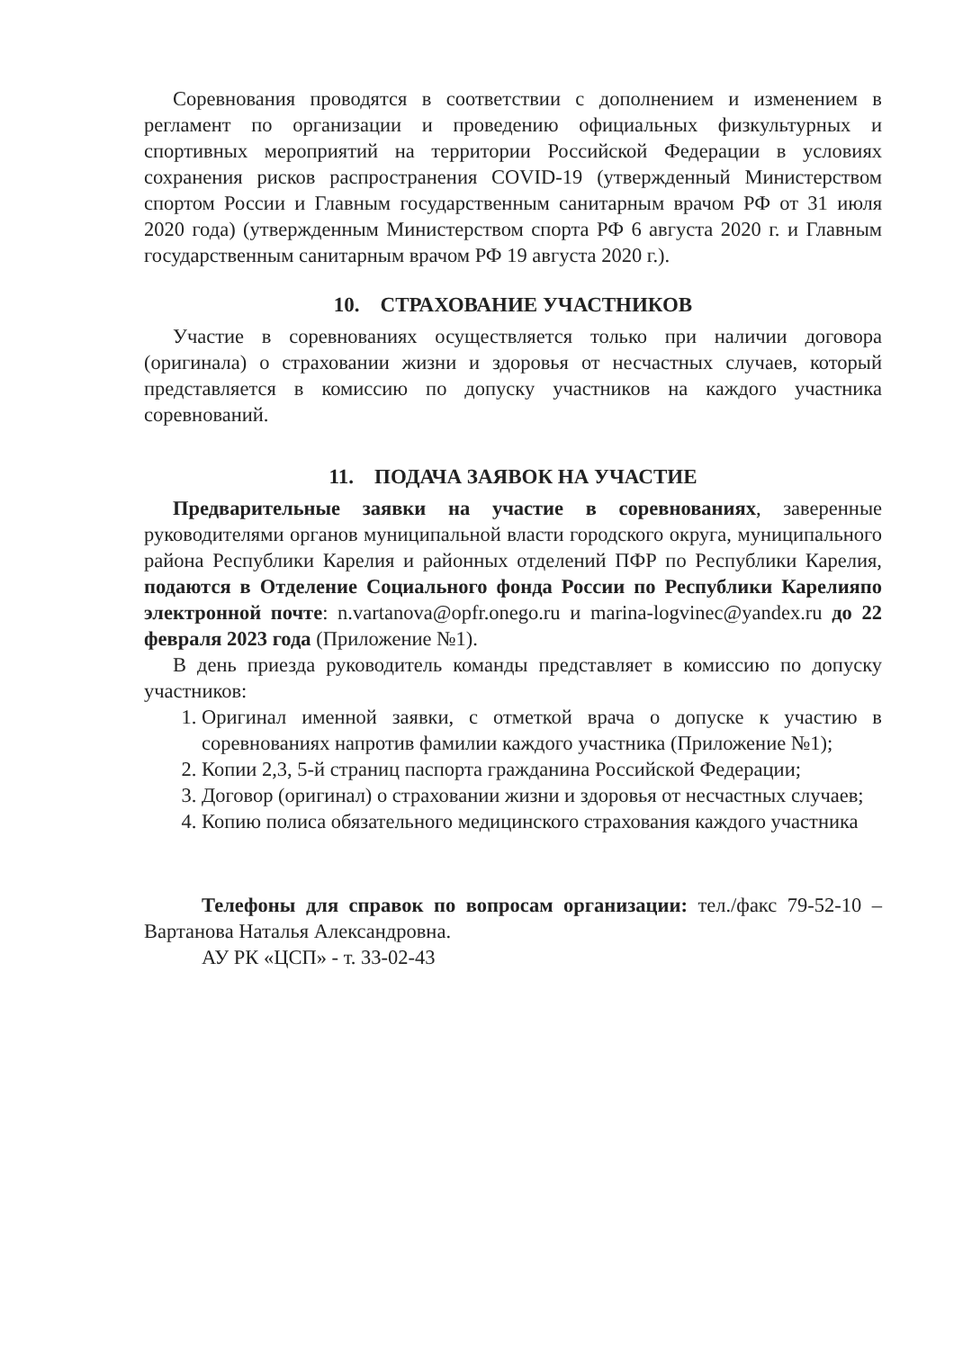Соревнования проводятся в соответствии с дополнением и изменением в регламент по организации и проведению официальных физкультурных и спортивных мероприятий на территории Российской Федерации в условиях сохранения рисков распространения COVID-19 (утвержденный Министерством спортом России и Главным государственным санитарным врачом РФ от 31 июля 2020 года) (утвержденным Министерством спорта РФ 6 августа 2020 г. и Главным государственным санитарным врачом РФ 19 августа 2020 г.).
10. СТРАХОВАНИЕ УЧАСТНИКОВ
Участие в соревнованиях осуществляется только при наличии договора (оригинала) о страховании жизни и здоровья от несчастных случаев, который представляется в комиссию по допуску участников на каждого участника соревнований.
11. ПОДАЧА ЗАЯВОК НА УЧАСТИЕ
Предварительные заявки на участие в соревнованиях, заверенные руководителями органов муниципальной власти городского округа, муниципального района Республики Карелия и районных отделений ПФР по Республики Карелия, подаются в Отделение Социального фонда России по Республики Карелияпо электронной почте: n.vartanova@opfr.onego.ru и marina-logvinec@yandex.ru до 22 февраля 2023 года (Приложение №1).
В день приезда руководитель команды представляет в комиссию по допуску участников:
1. Оригинал именной заявки, с отметкой врача о допуске к участию в соревнованиях напротив фамилии каждого участника (Приложение №1);
2. Копии 2,3, 5-й страниц паспорта гражданина Российской Федерации;
3. Договор (оригинал) о страховании жизни и здоровья от несчастных случаев;
4. Копию полиса обязательного медицинского страхования каждого участника
Телефоны для справок по вопросам организации: тел./факс 79-52-10 – Вартанова Наталья Александровна.
АУ РК «ЦСП» - т. 33-02-43